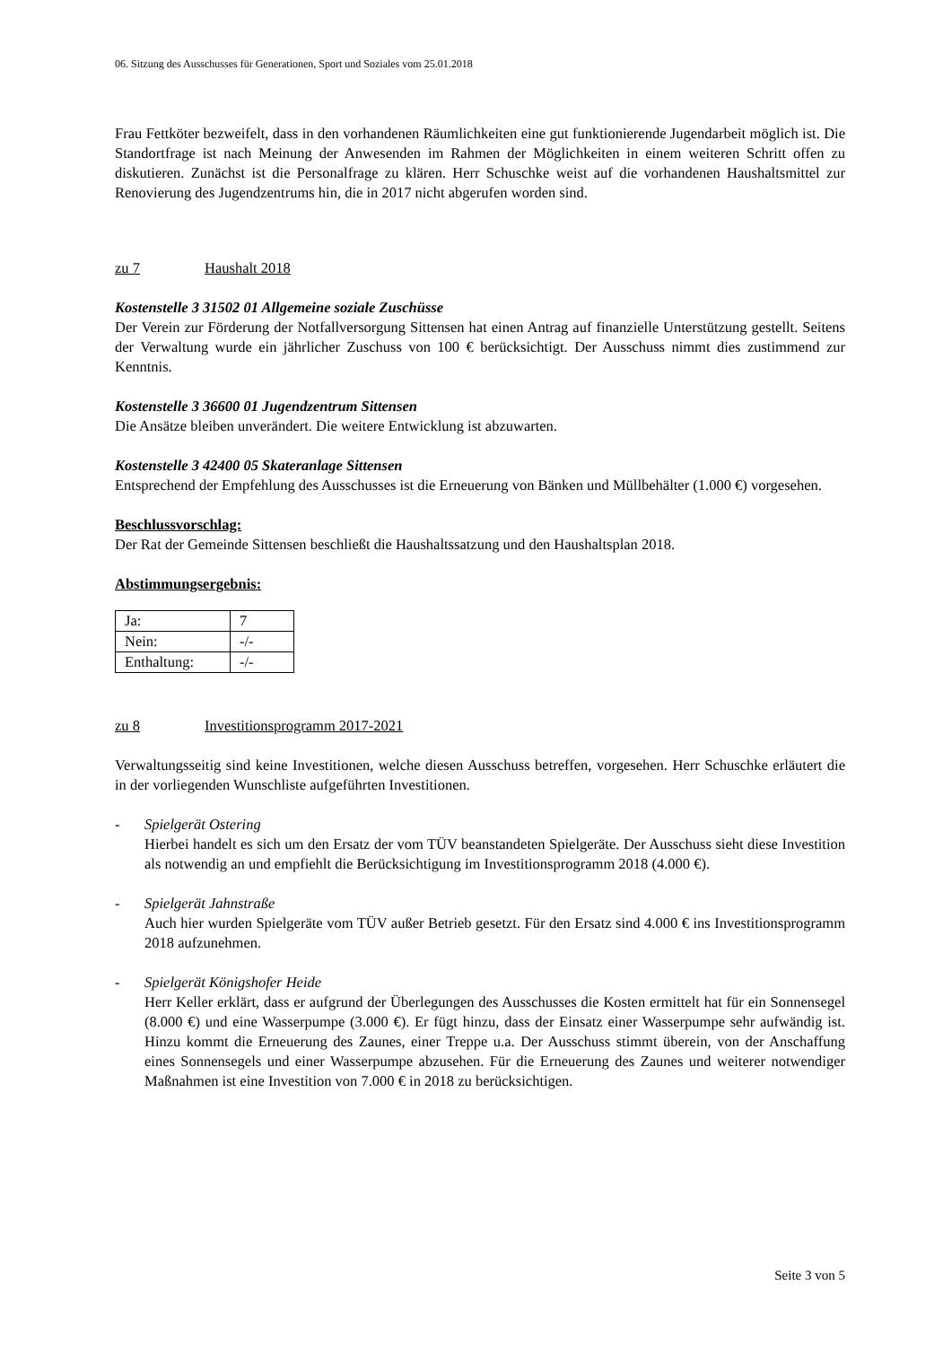06. Sitzung des Ausschusses für Generationen, Sport und Soziales vom 25.01.2018
Frau Fettköter bezweifelt, dass in den vorhandenen Räumlichkeiten eine gut funktionierende Jugendarbeit möglich ist. Die Standortfrage ist nach Meinung der Anwesenden im Rahmen der Möglichkeiten in einem weiteren Schritt offen zu diskutieren. Zunächst ist die Personalfrage zu klären. Herr Schuschke weist auf die vorhandenen Haushaltsmittel zur Renovierung des Jugendzentrums hin, die in 2017 nicht abgerufen worden sind.
zu 7 Haushalt 2018
Kostenstelle 3 31502 01 Allgemeine soziale Zuschüsse
Der Verein zur Förderung der Notfallversorgung Sittensen hat einen Antrag auf finanzielle Unterstützung gestellt. Seitens der Verwaltung wurde ein jährlicher Zuschuss von 100 € berücksichtigt. Der Ausschuss nimmt dies zustimmend zur Kenntnis.
Kostenstelle 3 36600 01 Jugendzentrum Sittensen
Die Ansätze bleiben unverändert. Die weitere Entwicklung ist abzuwarten.
Kostenstelle 3 42400 05 Skateranlage Sittensen
Entsprechend der Empfehlung des Ausschusses ist die Erneuerung von Bänken und Müllbehälter (1.000 €) vorgesehen.
Beschlussvorschlag:
Der Rat der Gemeinde Sittensen beschließt die Haushaltssatzung und den Haushaltsplan 2018.
Abstimmungsergebnis:
| Ja: | 7 |
| Nein: | -/- |
| Enthaltung: | -/- |
zu 8 Investitionsprogramm 2017-2021
Verwaltungsseitig sind keine Investitionen, welche diesen Ausschuss betreffen, vorgesehen. Herr Schuschke erläutert die in der vorliegenden Wunschliste aufgeführten Investitionen.
- Spielgerät Ostering
Hierbei handelt es sich um den Ersatz der vom TÜV beanstandeten Spielgeräte. Der Ausschuss sieht diese Investition als notwendig an und empfiehlt die Berücksichtigung im Investitionsprogramm 2018 (4.000 €).
- Spielgerät Jahnstraße
Auch hier wurden Spielgeräte vom TÜV außer Betrieb gesetzt. Für den Ersatz sind 4.000 € ins Investitionsprogramm 2018 aufzunehmen.
- Spielgerät Königshofer Heide
Herr Keller erklärt, dass er aufgrund der Überlegungen des Ausschusses die Kosten ermittelt hat für ein Sonnensegel (8.000 €) und eine Wasserpumpe (3.000 €). Er fügt hinzu, dass der Einsatz einer Wasserpumpe sehr aufwändig ist. Hinzu kommt die Erneuerung des Zaunes, einer Treppe u.a. Der Ausschuss stimmt überein, von der Anschaffung eines Sonnensegels und einer Wasserpumpe abzusehen. Für die Erneuerung des Zaunes und weiterer notwendiger Maßnahmen ist eine Investition von 7.000 € in 2018 zu berücksichtigen.
Seite 3 von 5